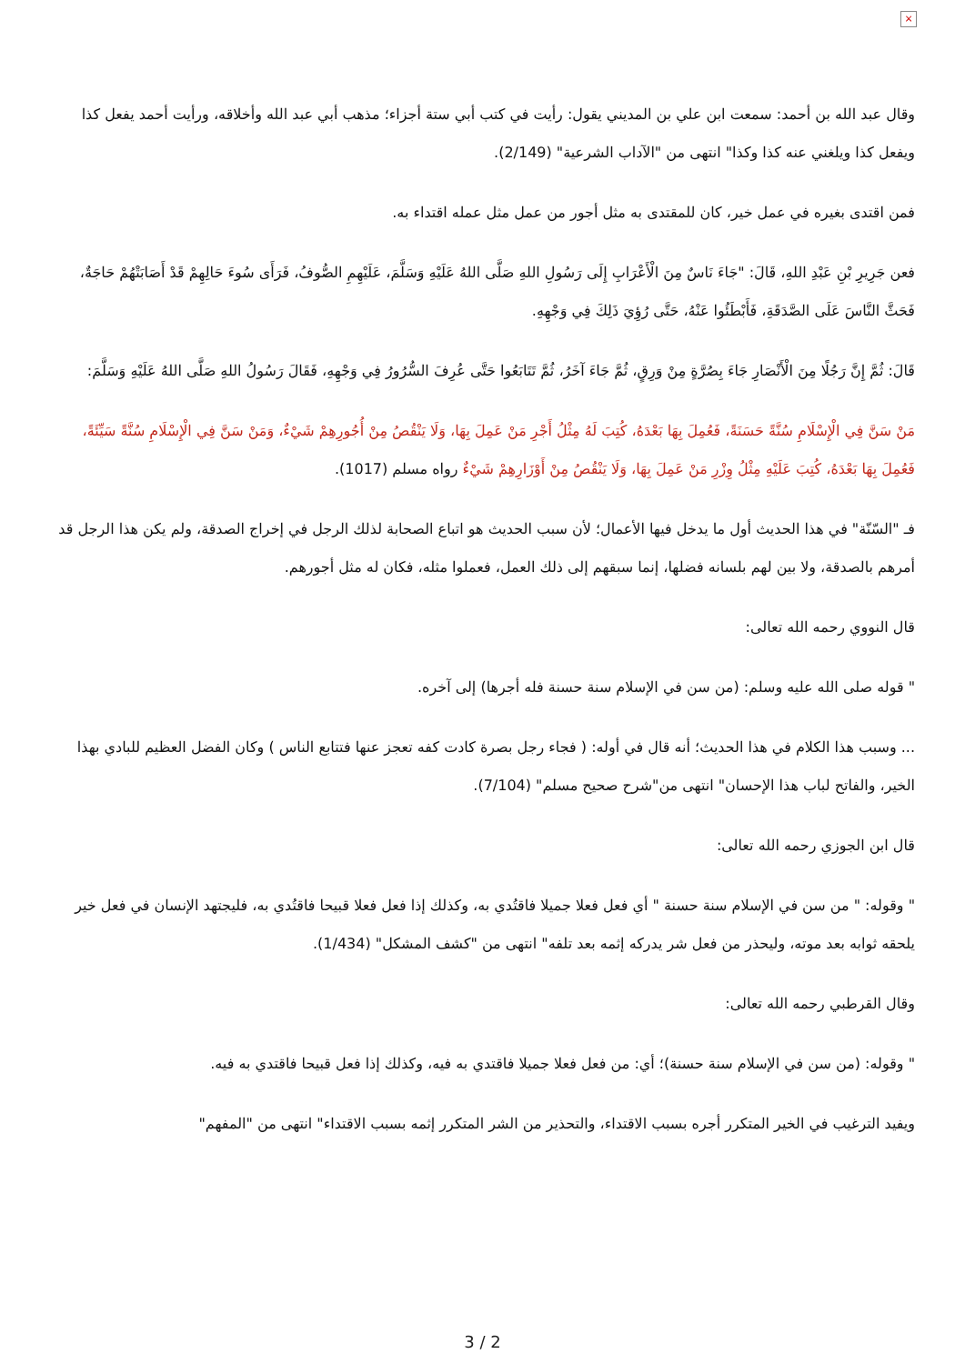×
وقال عبد الله بن أحمد: سمعت ابن علي بن المديني يقول: رأيت في كتب أبي ستة أجزاء؛ مذهب أبي عبد الله وأخلاقه، ورأيت أحمد يفعل كذا ويفعل كذا ويلغني عنه كذا وكذا" انتهى من "الآداب الشرعية" (2/149).
فمن اقتدى بغيره في عمل خير، كان للمقتدى به مثل أجور من عمل مثل عمله اقتداء به.
فعن جَرِيرِ بْنِ عَبْدِ اللهِ، قَالَ: "جَاءَ نَاسٌ مِنَ الْأَعْرَابِ إِلَى رَسُولِ اللهِ صَلَّى اللهُ عَلَيْهِ وَسَلَّمَ، عَلَيْهِمِ الصُّوفُ، فَرَأَى سُوءَ حَالِهِمْ قَدْ أَصَابَتْهُمْ حَاجَةٌ، فَحَثَّ النَّاسَ عَلَى الصَّدَقَةِ، فَأَبْطَئُوا عَنْهُ، حَتَّى رُؤِيَ ذَلِكَ فِي وَجْهِهِ.
قَالَ: ثُمَّ إِنَّ رَجُلًا مِنَ الْأَنْصَارِ جَاءَ بِصُرَّةٍ مِنْ وَرِقٍ، ثُمَّ جَاءَ آخَرُ، ثُمَّ تَتَابَعُوا حَتَّى عُرِفَ السُّرُورُ فِي وَجْهِهِ، فَقَالَ رَسُولُ اللهِ صَلَّى اللهُ عَلَيْهِ وَسَلَّمَ:
مَنْ سَنَّ فِي الْإِسْلَامِ سُنَّةً حَسَنَةً، فَعُمِلَ بِهَا بَعْدَهُ، كُتِبَ لَهُ مِثْلُ أَجْرِ مَنْ عَمِلَ بِهَا، وَلَا يَنْقُصُ مِنْ أُجُورِهِمْ شَيْءٌ، وَمَنْ سَنَّ فِي الْإِسْلَامِ سُنَّةً سَيِّئَةً، فَعُمِلَ بِهَا بَعْدَهُ، كُتِبَ عَلَيْهِ مِثْلُ وِزْرِ مَنْ عَمِلَ بِهَا، وَلَا يَنْقُصُ مِنْ أَوْزَارِهِمْ شَيْءٌ رواه مسلم (1017).
فـ "السّنّة" في هذا الحديث أول ما يدخل فيها الأعمال؛ لأن سبب الحديث هو اتباع الصحابة لذلك الرجل في إخراج الصدقة، ولم يكن هذا الرجل قد أمرهم بالصدقة، ولا بين لهم بلسانه فضلها، إنما سبقهم إلى ذلك العمل، فعملوا مثله، فكان له مثل أجورهم.
قال النووي رحمه الله تعالى:
" قوله صلى الله عليه وسلم: (من سن في الإسلام سنة حسنة فله أجرها) إلى آخره.
... وسبب هذا الكلام في هذا الحديث؛ أنه قال في أوله: ( فجاء رجل بصرة كادت كفه تعجز عنها فتتابع الناس ) وكان الفضل العظيم للبادي بهذا الخير، والفاتح لباب هذا الإحسان" انتهى من"شرح صحيح مسلم" (7/104).
قال ابن الجوزي رحمه الله تعالى:
" وقوله: " من سن في الإسلام سنة حسنة " أي فعل فعلا جميلا فاقتُدي به، وكذلك إذا فعل فعلا قبيحا فاقتُدي به، فليجتهد الإنسان في فعل خير يلحقه ثوابه بعد موته، وليحذر من فعل شر يدركه إثمه بعد تلفه" انتهى من "كشف المشكل" (1/434).
وقال القرطبي رحمه الله تعالى:
" وقوله: (من سن في الإسلام سنة حسنة)؛ أي: من فعل فعلا جميلا فاقتدي به فيه، وكذلك إذا فعل قبيحا فاقتدي به فيه.
ويفيد الترغيب في الخير المتكرر أجره بسبب الاقتداء، والتحذير من الشر المتكرر إثمه بسبب الاقتداء" انتهى من "المفهم"
3 / 2